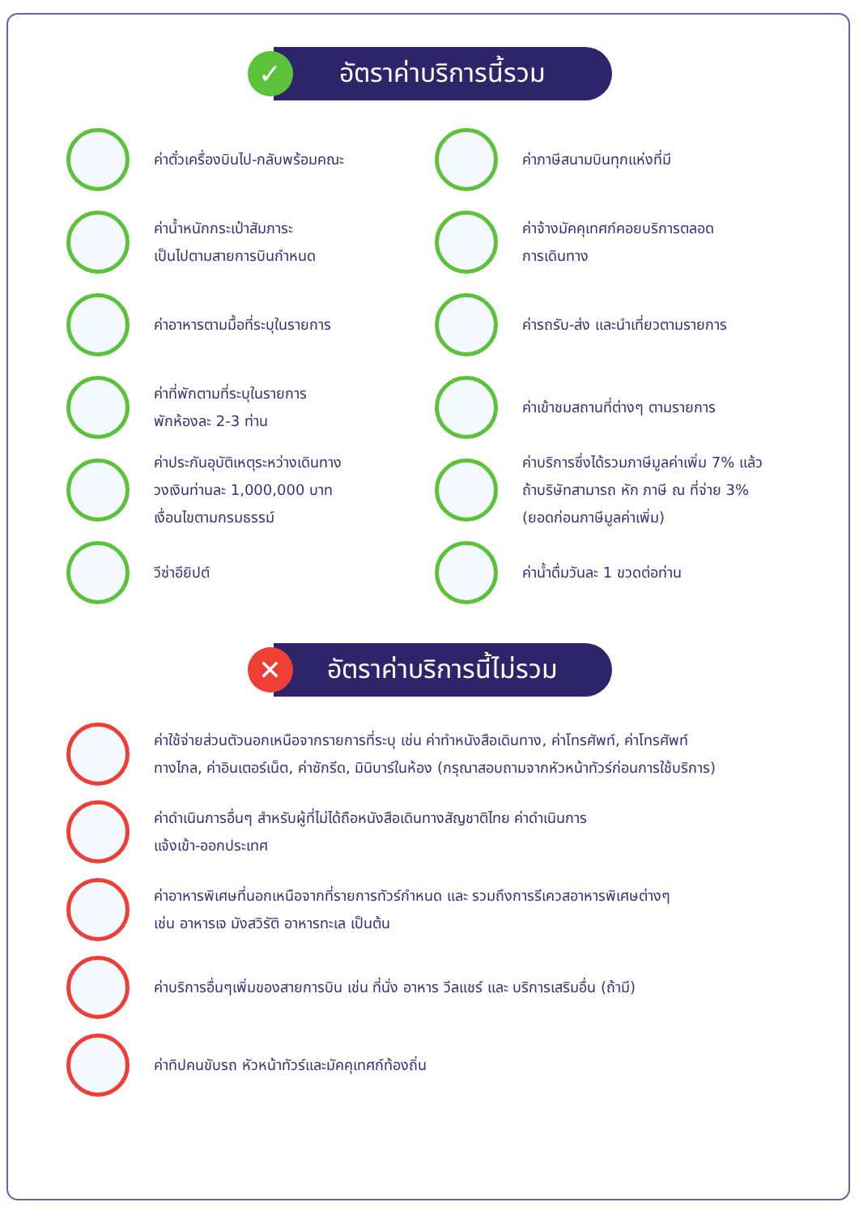✓
อัตราค่าบริการนี้รวม
ค่าตั๋วเครื่องบินไป-กลับพร้อมคณะ
ค่าภาษีสนามบินทุกแห่งที่มี
ค่าน้ำหนักกระเป๋าสัมภาระ
เป็นไปตามสายการบินกำหนด
ค่าจ้างมัคคุเทศก์คอยบริการตลอด
การเดินทาง
ค่าอาหารตามมื้อที่ระบุในรายการ
ค่ารถรับ-ส่ง และนำเที่ยวตามรายการ
ค่าที่พักตามที่ระบุในรายการ
พักห้องละ 2-3 ท่าน
ค่าเข้าชมสถานที่ต่างๆ ตามรายการ
ค่าประกันอุบัติเหตุระหว่างเดินทาง
วงเงินท่านละ 1,000,000 บาท
เงื่อนไขตามกรมธรรม์
ค่าบริการซึ่งได้รวมภาษีมูลค่าเพิ่ม 7% แล้ว
ถ้าบริษัทสามารถ หัก ภาษี ณ ที่จ่าย 3%
(ยอดก่อนภาษีมูลค่าเพิ่ม)
วีซ่าอียิปต์
ค่าน้ำดื่มวันละ 1 ขวดต่อท่าน
✕
อัตราค่าบริการนี้ไม่รวม
ค่าใช้จ่ายส่วนตัวนอกเหนือจากรายการที่ระบุ เช่น ค่าทำหนังสือเดินทาง, ค่าโทรศัพท์, ค่าโทรศัพท์
ทางไกล, ค่าอินเตอร์เน็ต, ค่าซักรีด, มินิบาร์ในห้อง (กรุณาสอบถามจากหัวหน้าทัวร์ก่อนการใช้บริการ)
ค่าดำเนินการอื่นๆ สำหรับผู้ที่ไม่ได้ถือหนังสือเดินทางสัญชาติไทย ค่าดำเนินการ
แจ้งเข้า-ออกประเทศ
ค่าอาหารพิเศษที่นอกเหนือจากที่รายการทัวร์กำหนด และ รวมถึงการรีเควสอาหารพิเศษต่างๆ
เช่น อาหารเจ มังสวิรัติ อาหารทะเล เป็นต้น
ค่าบริการอื่นๆเพิ่มของสายการบิน เช่น ที่นั่ง อาหาร วีลแชร์ และ บริการเสริมอื่น (ถ้ามี)
ค่าทิปคนขับรถ หัวหน้าทัวร์และมัคคุเทศก์ท้องถิ่น